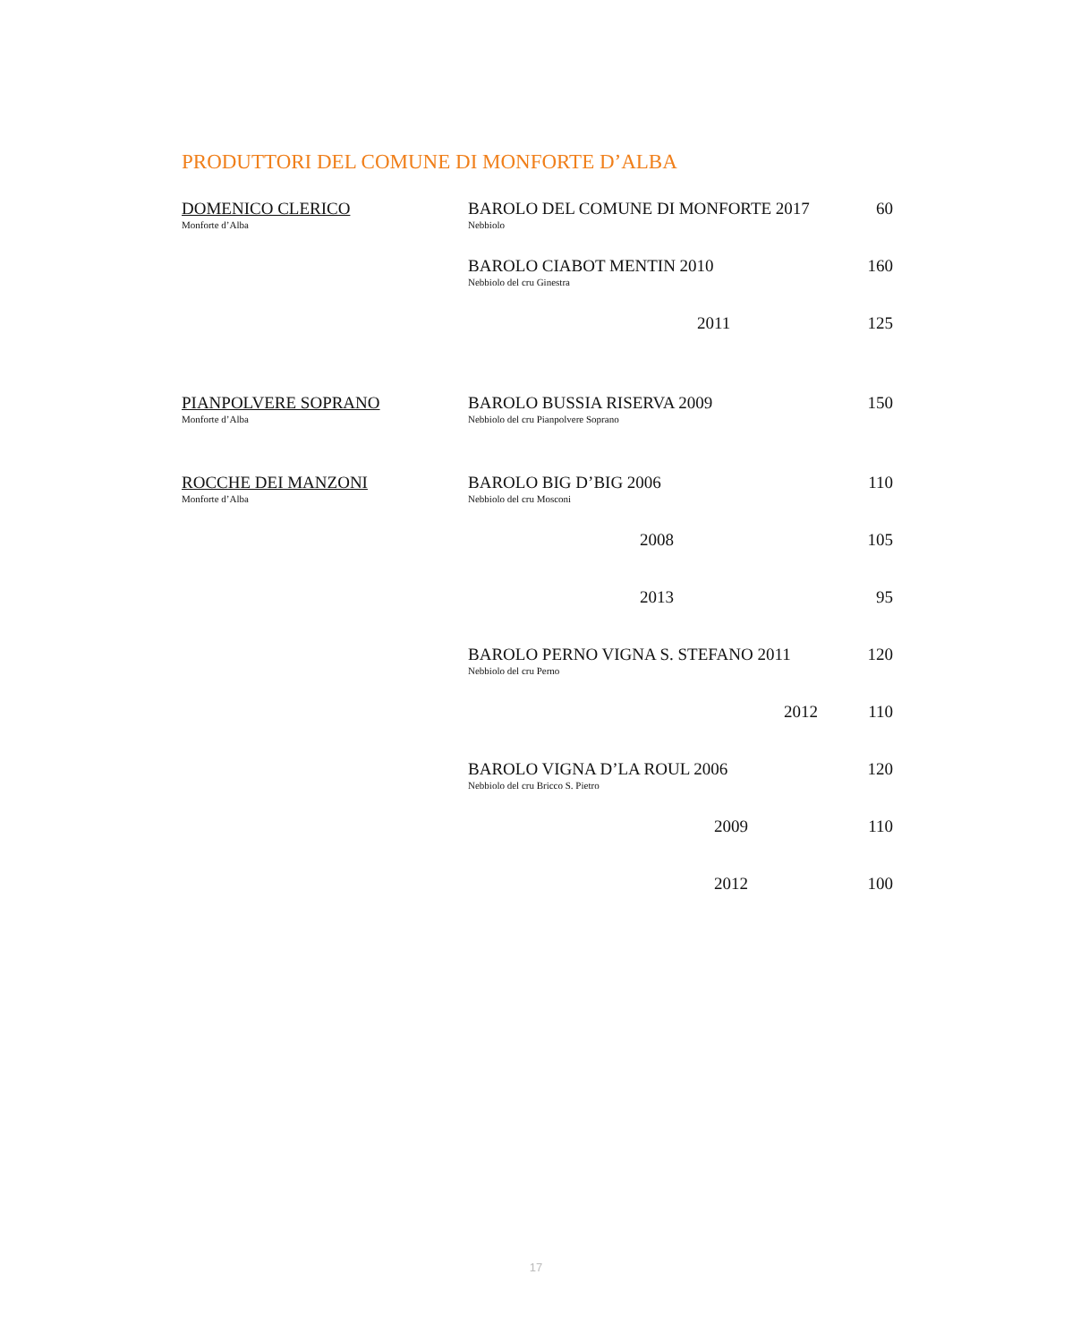PRODUTTORI DEL COMUNE DI MONFORTE D’ALBA
| DOMENICO CLERICO Monforte d’Alba | BAROLO DEL COMUNE DI MONFORTE 2017 Nebbiolo | 60 |
| | BAROLO CIABOT MENTIN 2010 Nebbiolo del cru Ginestra | 160 |
| | 2011 | 125 |
| PIANPOLVERE SOPRANO Monforte d’Alba | BAROLO BUSSIA RISERVA 2009 Nebbiolo del cru Pianpolvere Soprano | 150 |
| ROCCHE DEI MANZONI Monforte d’Alba | BAROLO BIG D’BIG 2006 Nebbiolo del cru Mosconi | 110 |
| | 2008 | 105 |
| | 2013 | 95 |
| | BAROLO PERNO VIGNA S. STEFANO 2011 Nebbiolo del cru Perno | 120 |
| | 2012 | 110 |
| | BAROLO VIGNA D’LA ROUL 2006 Nebbiolo del cru Bricco S. Pietro | 120 |
| | 2009 | 110 |
| | 2012 | 100 |
17